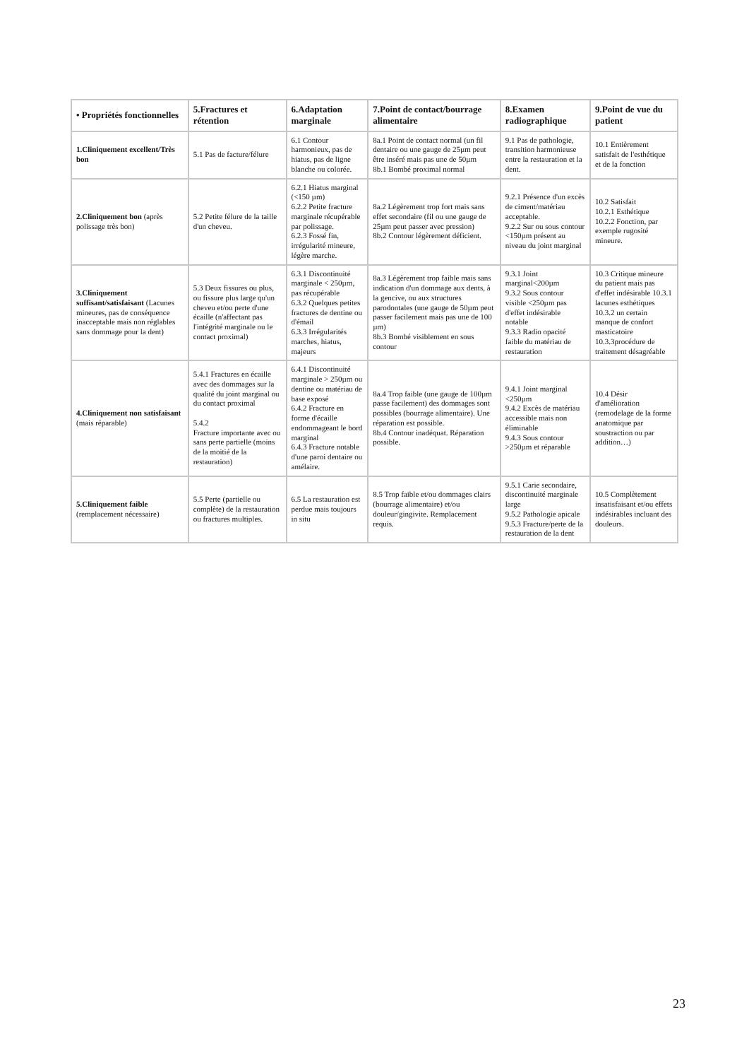| • Propriétés fonctionnelles | 5.Fractures et rétention | 6.Adaptation marginale | 7.Point de contact/bourrage alimentaire | 8.Examen radiographique | 9.Point de vue du patient |
| --- | --- | --- | --- | --- | --- |
| 1.Cliniquement excellent/Très bon | 5.1 Pas de facture/félure | 6.1 Contour harmonieux, pas de hiatus, pas de ligne blanche ou colorée. | 8a.1 Point de contact normal (un fil dentaire ou une gauge de 25µm peut être inséré mais pas une de 50µm 8b.1 Bombé proximal normal | 9.1 Pas de pathologie, transition harmonieuse entre la restauration et la dent. | 10.1 Entièrement satisfait de l'esthétique et de la fonction |
| 2.Cliniquement bon (après polissage très bon) | 5.2 Petite félure de la taille d'un cheveu. | 6.2.1 Hiatus marginal (<150 µm) 6.2.2 Petite fracture marginale récupérable par polissage. 6.2.3 Fossé fin, irrégularité mineure, légère marche. | 8a.2 Légèrement trop fort mais sans effet secondaire (fil ou une gauge de 25µm peut passer avec pression) 8b.2 Contour légèrement déficient. | 9.2.1 Présence d'un excès de ciment/matériau acceptable. 9.2.2 Sur ou sous contour <150µm présent au niveau du joint marginal | 10.2 Satisfait 10.2.1 Esthétique 10.2.2 Fonction, par exemple rugosité mineure. |
| 3.Cliniquement suffisant/satisfaisant (Lacunes mineures, pas de conséquence inacceptable mais non réglables sans dommage pour la dent) | 5.3 Deux fissures ou plus, ou fissure plus large qu'un cheveu et/ou perte d'une écaille (n'affectant pas l'intégrité marginale ou le contact proximal) | 6.3.1 Discontinuité marginale < 250µm, pas récupérable 6.3.2 Quelques petites fractures de dentine ou d'émail 6.3.3 Irrégularités marches, hiatus, majeurs | 8a.3 Légèrement trop faible mais sans indication d'un dommage aux dents, à la gencive, ou aux structures parodontales (une gauge de 50µm peut passer facilement mais pas une de 100 µm) 8b.3 Bombé visiblement en sous contour | 9.3.1 Joint marginal<200µm 9.3.2 Sous contour visible <250µm pas d'effet indésirable notable 9.3.3 Radio opacité faible du matériau de restauration | 10.3 Critique mineure du patient mais pas d'effet indésirable 10.3.1 lacunes esthétiques 10.3.2 un certain manque de confort masticatoire 10.3.3procédure de traitement désagréable |
| 4.Cliniquement non satisfaisant (mais réparable) | 5.4.1 Fractures en écaille avec des dommages sur la qualité du joint marginal ou du contact proximal 5.4.2 Fracture importante avec ou sans perte partielle (moins de la moitié de la restauration) | 6.4.1 Discontinuité marginale > 250µm ou dentine ou matériau de base exposé 6.4.2 Fracture en forme d'écaille endommageant le bord marginal 6.4.3 Fracture notable d'une paroi dentaire ou amélaire. | 8a.4 Trop faible (une gauge de 100µm passe facilement) des dommages sont possibles (bourrage alimentaire). Une réparation est possible. 8b.4 Contour inadéquat. Réparation possible. | 9.4.1 Joint marginal <250µm 9.4.2 Excès de matériau accessible mais non éliminable 9.4.3 Sous contour >250µm et réparable | 10.4 Désir d'amélioration (remodelage de la forme anatomique par soustraction ou par addition…) |
| 5.Cliniquement faible (remplacement nécessaire) | 5.5 Perte (partielle ou complète) de la restauration ou fractures multiples. | 6.5 La restauration est perdue mais toujours in situ | 8.5 Trop faible et/ou dommages clairs (bourrage alimentaire) et/ou douleur/gingivite. Remplacement requis. | 9.5.1 Carie secondaire, discontinuité marginale large 9.5.2 Pathologie apicale 9.5.3 Fracture/perte de la restauration de la dent | 10.5 Complètement insatisfaisant et/ou effets indésirables incluant des douleurs. |
23